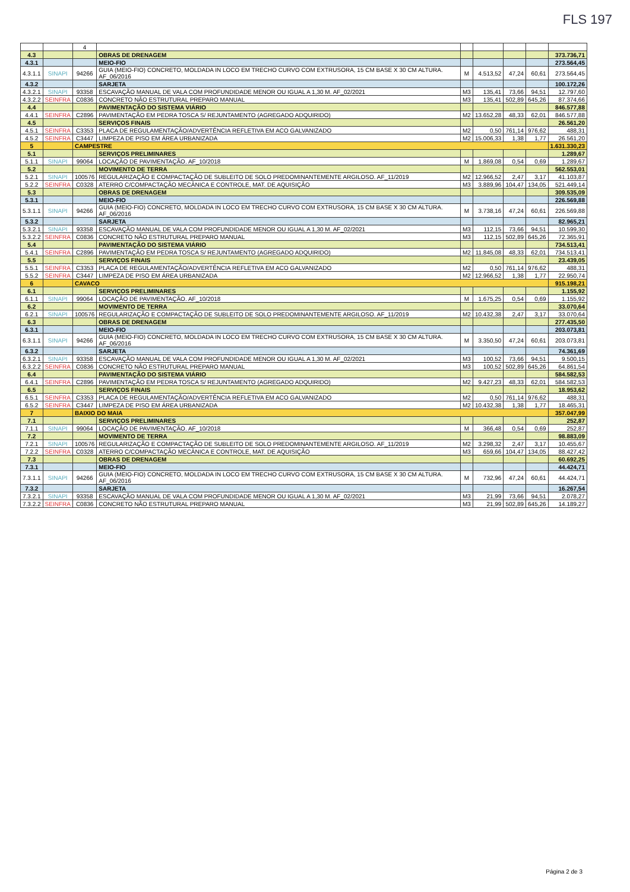FLS 197
| | | 4 | | | | | | |
| 4.3 | | | OBRAS DE DRENAGEM | | | | | 373.736,71 |
| 4.3.1 | | | MEIO-FIO | | | | | 273.564,45 |
| 4.3.1.1 | SINAPI | 94266 | GUIA (MEIO-FIO) CONCRETO, MOLDADA IN LOCO EM TRECHO CURVO COM EXTRUSORA, 15 CM BASE X 30 CM ALTURA. AF_06/2016 | M | 4.513,52 | 47,24 | 60,61 | 273.564,45 |
| 4.3.2 | | | SARJETA | | | | | 100.172,26 |
| 4.3.2.1 | SINAPI | 93358 | ESCAVAÇÃO MANUAL DE VALA COM PROFUNDIDADE MENOR OU IGUAL A 1,30 M. AF_02/2021 | M3 | 135,41 | 73,66 | 94,51 | 12.797,60 |
| 4.3.2.2 | SEINFRA | C0836 | CONCRETO NÃO ESTRUTURAL PREPARO MANUAL | M3 | 135,41 | 502,89 | 645,26 | 87.374,66 |
| 4.4 | | | PAVIMENTAÇÃO DO SISTEMA VIÁRIO | | | | | 846.577,88 |
| 4.4.1 | SEINFRA | C2896 | PAVIMENTAÇÃO EM PEDRA TOSCA S/ REJUNTAMENTO (AGREGADO ADQUIRIDO) | M2 | 13.652,28 | 48,33 | 62,01 | 846.577,88 |
| 4.5 | | | SERVIÇOS FINAIS | | | | | 26.561,20 |
| 4.5.1 | SEINFRA | C3353 | PLACA DE REGULAMENTAÇÃO/ADVERTÊNCIA REFLETIVA EM ACO GALVANIZADO | M2 | 0,50 | 761,14 | 976,62 | 488,31 |
| 4.5.2 | SEINFRA | C3447 | LIMPEZA DE PISO EM ÁREA URBANIZADA | M2 | 15.006,33 | 1,38 | 1,77 | 26.561,20 |
| 5 | | CAMPESTRE | | | | | | 1.631.330,23 |
| 5.1 | | | SERVIÇOS PRELIMINARES | | | | | 1.289,67 |
| 5.1.1 | SINAPI | 99064 | LOCAÇÃO DE PAVIMENTAÇÃO. AF_10/2018 | M | 1.869,08 | 0,54 | 0,69 | 1.289,67 |
| 5.2 | | | MOVIMENTO DE TERRA | | | | | 562.553,01 |
| 5.2.1 | SINAPI | 100576 | REGULARIZAÇÃO E COMPACTAÇÃO DE SUBLEITO DE SOLO PREDOMINANTEMENTE ARGILOSO. AF_11/2019 | M2 | 12.966,52 | 2,47 | 3,17 | 41.103,87 |
| 5.2.2 | SEINFRA | C0328 | ATERRO C/COMPACTAÇÃO MECÂNICA E CONTROLE, MAT. DE AQUISIÇÃO | M3 | 3.889,96 | 104,47 | 134,05 | 521.449,14 |
| 5.3 | | | OBRAS DE DRENAGEM | | | | | 309.535,09 |
| 5.3.1 | | | MEIO-FIO | | | | | 226.569,88 |
| 5.3.1.1 | SINAPI | 94266 | GUIA (MEIO-FIO) CONCRETO, MOLDADA IN LOCO EM TRECHO CURVO COM EXTRUSORA, 15 CM BASE X 30 CM ALTURA. AF_06/2016 | M | 3.738,16 | 47,24 | 60,61 | 226.569,88 |
| 5.3.2 | | | SARJETA | | | | | 82.965,21 |
| 5.3.2.1 | SINAPI | 93358 | ESCAVAÇÃO MANUAL DE VALA COM PROFUNDIDADE MENOR OU IGUAL A 1,30 M. AF_02/2021 | M3 | 112,15 | 73,66 | 94,51 | 10.599,30 |
| 5.3.2.2 | SEINFRA | C0836 | CONCRETO NÃO ESTRUTURAL PREPARO MANUAL | M3 | 112,15 | 502,89 | 645,26 | 72.365,91 |
| 5.4 | | | PAVIMENTAÇÃO DO SISTEMA VIÁRIO | | | | | 734.513,41 |
| 5.4.1 | SEINFRA | C2896 | PAVIMENTAÇÃO EM PEDRA TOSCA S/ REJUNTAMENTO (AGREGADO ADQUIRIDO) | M2 | 11.845,08 | 48,33 | 62,01 | 734.513,41 |
| 5.5 | | | SERVIÇOS FINAIS | | | | | 23.439,05 |
| 5.5.1 | SEINFRA | C3353 | PLACA DE REGULAMENTAÇÃO/ADVERTÊNCIA REFLETIVA EM ACO GALVANIZADO | M2 | 0,50 | 761,14 | 976,62 | 488,31 |
| 5.5.2 | SEINFRA | C3447 | LIMPEZA DE PISO EM ÁREA URBANIZADA | M2 | 12.966,52 | 1,38 | 1,77 | 22.950,74 |
| 6 | | CAVACO | | | | | | 915.198,21 |
| 6.1 | | | SERVIÇOS PRELIMINARES | | | | | 1.155,92 |
| 6.1.1 | SINAPI | 99064 | LOCAÇÃO DE PAVIMENTAÇÃO. AF_10/2018 | M | 1.675,25 | 0,54 | 0,69 | 1.155,92 |
| 6.2 | | | MOVIMENTO DE TERRA | | | | | 33.070,64 |
| 6.2.1 | SINAPI | 100576 | REGULARIZAÇÃO E COMPACTAÇÃO DE SUBLEITO DE SOLO PREDOMINANTEMENTE ARGILOSO. AF_11/2019 | M2 | 10.432,38 | 2,47 | 3,17 | 33.070,64 |
| 6.3 | | | OBRAS DE DRENAGEM | | | | | 277.435,50 |
| 6.3.1 | | | MEIO-FIO | | | | | 203.073,81 |
| 6.3.1.1 | SINAPI | 94266 | GUIA (MEIO-FIO) CONCRETO, MOLDADA IN LOCO EM TRECHO CURVO COM EXTRUSORA, 15 CM BASE X 30 CM ALTURA. AF_06/2016 | M | 3.350,50 | 47,24 | 60,61 | 203.073,81 |
| 6.3.2 | | | SARJETA | | | | | 74.361,69 |
| 6.3.2.1 | SINAPI | 93358 | ESCAVAÇÃO MANUAL DE VALA COM PROFUNDIDADE MENOR OU IGUAL A 1,30 M. AF_02/2021 | M3 | 100,52 | 73,66 | 94,51 | 9.500,15 |
| 6.3.2.2 | SEINFRA | C0836 | CONCRETO NÃO ESTRUTURAL PREPARO MANUAL | M3 | 100,52 | 502,89 | 645,26 | 64.861,54 |
| 6.4 | | | PAVIMENTAÇÃO DO SISTEMA VIÁRIO | | | | | 584.582,53 |
| 6.4.1 | SEINFRA | C2896 | PAVIMENTAÇÃO EM PEDRA TOSCA S/ REJUNTAMENTO (AGREGADO ADQUIRIDO) | M2 | 9.427,23 | 48,33 | 62,01 | 584.582,53 |
| 6.5 | | | SERVIÇOS FINAIS | | | | | 18.953,62 |
| 6.5.1 | SEINFRA | C3353 | PLACA DE REGULAMENTAÇÃO/ADVERTÊNCIA REFLETIVA EM ACO GALVANIZADO | M2 | 0,50 | 761,14 | 976,62 | 488,31 |
| 6.5.2 | SEINFRA | C3447 | LIMPEZA DE PISO EM ÁREA URBANIZADA | M2 | 10.432,38 | 1,38 | 1,77 | 18.465,31 |
| 7 | | BAIXIO DO MAIA | | | | | | 357.047,99 |
| 7.1 | | | SERVIÇOS PRELIMINARES | | | | | 252,87 |
| 7.1.1 | SINAPI | 99064 | LOCAÇÃO DE PAVIMENTAÇÃO. AF_10/2018 | M | 366,48 | 0,54 | 0,69 | 252,87 |
| 7.2 | | | MOVIMENTO DE TERRA | | | | | 98.883,09 |
| 7.2.1 | SINAPI | 100576 | REGULARIZAÇÃO E COMPACTAÇÃO DE SUBLEITO DE SOLO PREDOMINANTEMENTE ARGILOSO. AF_11/2019 | M2 | 3.298,32 | 2,47 | 3,17 | 10.455,67 |
| 7.2.2 | SEINFRA | C0328 | ATERRO C/COMPACTAÇÃO MECÂNICA E CONTROLE, MAT. DE AQUISIÇÃO | M3 | 659,66 | 104,47 | 134,05 | 88.427,42 |
| 7.3 | | | OBRAS DE DRENAGEM | | | | | 60.692,25 |
| 7.3.1 | | | MEIO-FIO | | | | | 44.424,71 |
| 7.3.1.1 | SINAPI | 94266 | GUIA (MEIO-FIO) CONCRETO, MOLDADA IN LOCO EM TRECHO CURVO COM EXTRUSORA, 15 CM BASE X 30 CM ALTURA. AF_06/2016 | M | 732,96 | 47,24 | 60,61 | 44.424,71 |
| 7.3.2 | | | SARJETA | | | | | 16.267,54 |
| 7.3.2.1 | SINAPI | 93358 | ESCAVAÇÃO MANUAL DE VALA COM PROFUNDIDADE MENOR OU IGUAL A 1,30 M. AF_02/2021 | M3 | 21,99 | 73,66 | 94,51 | 2.078,27 |
| 7.3.2.2 | SEINFRA | C0836 | CONCRETO NÃO ESTRUTURAL PREPARO MANUAL | M3 | 21,99 | 502,89 | 645,26 | 14.189,27 |
Página 2 de 3